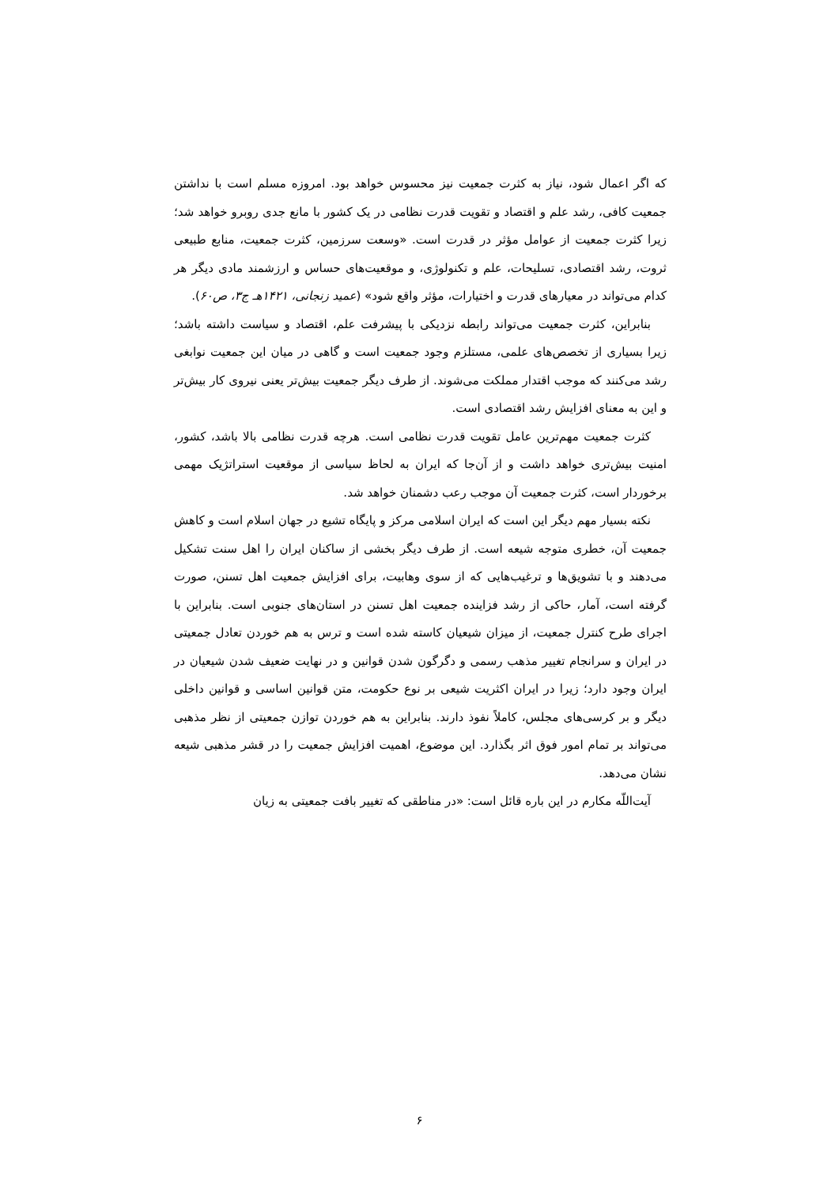که اگر اعمال شود، نیاز به کثرت جمعیت نیز محسوس خواهد بود. امروزه مسلم است با نداشتن جمعیت کافی، رشد علم و اقتصاد و تقویت قدرت نظامی در یک کشور با مانع جدی روبرو خواهد شد؛ زیرا کثرت جمعیت از عوامل مؤثر در قدرت است. «وسعت سرزمین، کثرت جمعیت، منابع طبیعی ثروت، رشد اقتصادی، تسلیحات، علم و تکنولوژی، و موقعیت‌های حساس و ارزشمند مادی دیگر هر کدام می‌تواند در معیارهای قدرت و اختیارات، مؤثر واقع شود» (عمید زنجانی، ۱۴۲۱هـ ج۳، ص۶۰).
بنابراین، کثرت جمعیت می‌تواند رابطه نزدیکی با پیشرفت علم، اقتصاد و سیاست داشته باشد؛ زیرا بسیاری از تخصص‌های علمی، مستلزم وجود جمعیت است و گاهی در میان این جمعیت نوابغی رشد می‌کنند که موجب اقتدار مملکت می‌شوند. از طرف دیگر جمعیت بیش‌تر یعنی نیروی کار بیش‌تر و این به معنای افزایش رشد اقتصادی است.
کثرت جمعیت مهم‌ترین عامل تقویت قدرت نظامی است. هرچه قدرت نظامی بالا باشد، کشور، امنیت بیش‌تری خواهد داشت و از آن‌جا که ایران به لحاظ سیاسی از موقعیت استراتژیک مهمی برخوردار است، کثرت جمعیت آن موجب رعب دشمنان خواهد شد.
نکته بسیار مهم دیگر این است که ایران اسلامی مرکز و پایگاه تشیع در جهان اسلام است و کاهش جمعیت آن، خطری متوجه شیعه است. از طرف دیگر بخشی از ساکنان ایران را اهل سنت تشکیل می‌دهند و با تشویق‌ها و ترغیب‌هایی که از سوی وهابیت، برای افزایش جمعیت اهل تسنن، صورت گرفته است، آمار، حاکی از رشد فزاینده جمعیت اهل تسنن در استان‌های جنوبی است. بنابراین با اجرای طرح کنترل جمعیت، از میزان شیعیان کاسته شده است و ترس به هم خوردن تعادل جمعیتی در ایران و سرانجام تغییر مذهب رسمی و دگرگون شدن قوانین و در نهایت ضعیف شدن شیعیان در ایران وجود دارد؛ زیرا در ایران اکثریت شیعی بر نوع حکومت، متن قوانین اساسی و قوانین داخلی دیگر و بر کرسی‌های مجلس، کاملاً نفوذ دارند. بنابراین به هم خوردن توازن جمعیتی از نظر مذهبی می‌تواند بر تمام امور فوق اثر بگذارد. این موضوع، اهمیت افزایش جمعیت را در قشر مذهبی شیعه نشان می‌دهد.
آیت‌اللّه مکارم در این باره قائل است: «در مناطقی که تغییر بافت جمعیتی به زیان
۶